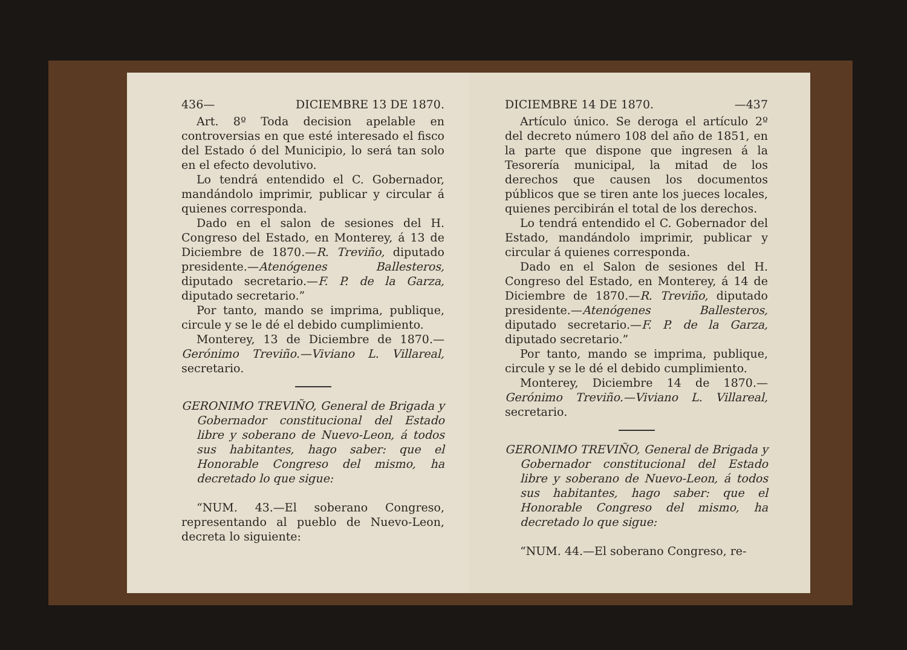436— DICIEMBRE 13 DE 1870.
Art. 8º Toda decision apelable en controversias en que esté interesado el fisco del Estado ó del Municipio, lo será tan solo en el efecto devolutivo.
Lo tendrá entendido el C. Gobernador, mandándolo imprimir, publicar y circular á quienes corresponda.
Dado en el salon de sesiones del H. Congreso del Estado, en Monterey, á 13 de Diciembre de 1870.—R. Treviño, diputado presidente.—Atenógenes Ballesteros, diputado secretario.—F. P. de la Garza, diputado secretario.”
Por tanto, mando se imprima, publique, circule y se le dé el debido cumplimiento.
Monterey, 13 de Diciembre de 1870.—Gerónimo Treviño.—Viviano L. Villareal, secretario.
GERONIMO TREVIÑO, General de Brigada y Gobernador constitucional del Estado libre y soberano de Nuevo-Leon, á todos sus habitantes, hago saber: que el Honorable Congreso del mismo, ha decretado lo que sigue:
“NUM. 43.—El soberano Congreso, representando al pueblo de Nuevo-Leon, decreta lo siguiente:
DICIEMBRE 14 DE 1870. —437
Artículo único. Se deroga el artículo 2º del decreto número 108 del año de 1851, en la parte que dispone que ingresen á la Tesorería municipal, la mitad de los derechos que causen los documentos públicos que se tiren ante los jueces locales, quienes percibirán el total de los derechos.
Lo tendrá entendido el C. Gobernador del Estado, mandándolo imprimir, publicar y circular á quienes corresponda.
Dado en el Salon de sesiones del H. Congreso del Estado, en Monterey, á 14 de Diciembre de 1870.—R. Treviño, diputado presidente.—Atenógenes Ballesteros, diputado secretario.—F. P. de la Garza, diputado secretario.”
Por tanto, mando se imprima, publique, circule y se le dé el debido cumplimiento.
Monterey, Diciembre 14 de 1870.—Gerónimo Treviño.—Viviano L. Villareal, secretario.
GERONIMO TREVIÑO, General de Brigada y Gobernador constitucional del Estado libre y soberano de Nuevo-Leon, á todos sus habitantes, hago saber: que el Honorable Congreso del mismo, ha decretado lo que sigue:
“NUM. 44.—El soberano Congreso, re-